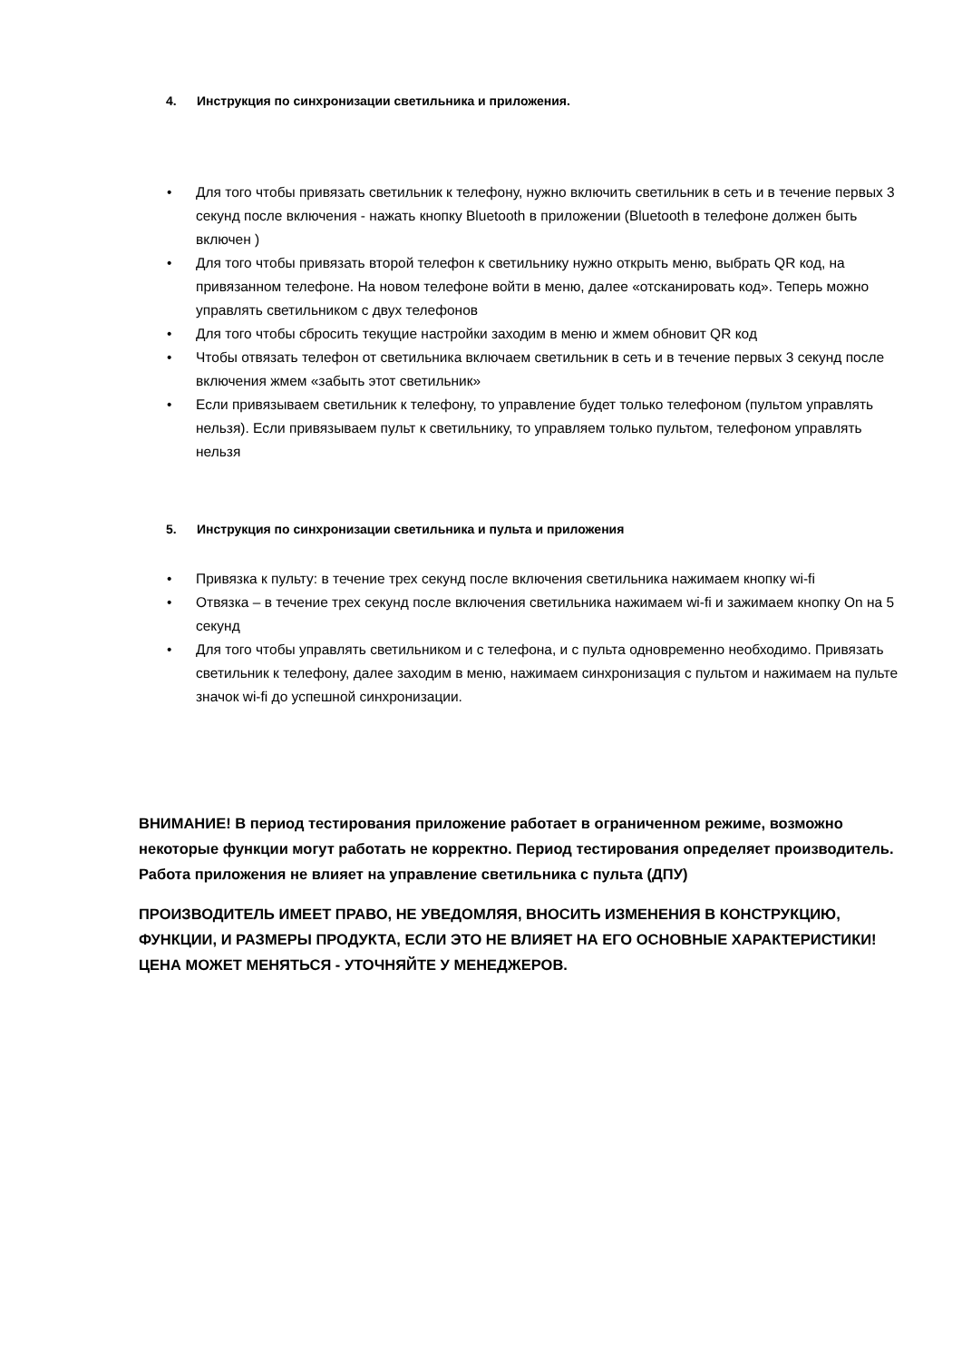4. Инструкция по синхронизации светильника и приложения.
• Для того чтобы привязать светильник к телефону, нужно включить светильник в сеть и в течение первых 3 секунд после включения - нажать кнопку Bluetooth в приложении (Bluetooth в телефоне должен быть включен )
• Для того чтобы привязать второй телефон к светильнику нужно открыть меню, выбрать QR код, на привязанном телефоне. На новом телефоне войти в меню, далее «отсканировать код». Теперь можно управлять светильником с двух телефонов
• Для того чтобы сбросить текущие настройки заходим в меню и жмем обновит QR код
• Чтобы отвязать телефон от светильника включаем светильник в сеть и в течение первых 3 секунд после включения жмем «забыть этот светильник»
• Если привязываем светильник к телефону, то управление будет только телефоном (пультом управлять нельзя). Если привязываем пульт к светильнику, то управляем только пультом, телефоном управлять нельзя
5. Инструкция по синхронизации светильника и пульта и приложения
• Привязка к пульту: в течение трех секунд после включения светильника нажимаем кнопку wi-fi
• Отвязка – в течение трех секунд после включения светильника нажимаем wi-fi и зажимаем кнопку On на 5 секунд
• Для того чтобы управлять светильником и с телефона, и с пульта одновременно необходимо. Привязать светильник к телефону, далее заходим в меню, нажимаем синхронизация с пультом и нажимаем на пульте значок wi-fi до успешной синхронизации.
ВНИМАНИЕ! В период тестирования приложение работает в ограниченном режиме, возможно некоторые функции могут работать не корректно. Период тестирования определяет производитель. Работа приложения не влияет на управление светильника с пульта (ДПУ)
ПРОИЗВОДИТЕЛЬ ИМЕЕТ ПРАВО, НЕ УВЕДОМЛЯЯ, ВНОСИТЬ ИЗМЕНЕНИЯ В КОНСТРУКЦИЮ, ФУНКЦИИ, И РАЗМЕРЫ ПРОДУКТА, ЕСЛИ ЭТО НЕ ВЛИЯЕТ НА ЕГО ОСНОВНЫЕ ХАРАКТЕРИСТИКИ! ЦЕНА МОЖЕТ МЕНЯТЬСЯ - УТОЧНЯЙТЕ У МЕНЕДЖЕРОВ.